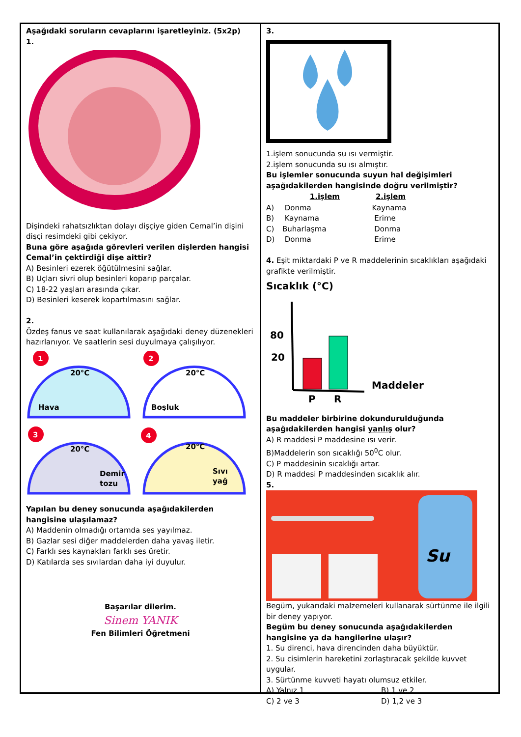Aşağıdaki soruların cevaplarını işaretleyiniz. (5x2p)
1.
Dişindeki rahatsızlıktan dolayı dişçiye giden Cemal’in dişini dişçi resimdeki gibi çekiyor.
Buna göre aşağıda görevleri verilen dişlerden hangisi Cemal’in çektirdiği dişe aittir?
A) Besinleri ezerek öğütülmesini sağlar.
B) Uçları sivri olup besinleri koparıp parçalar.
C) 18-22 yaşları arasında çıkar.
D) Besinleri keserek kopartılmasını sağlar.
2.
Özdeş fanus ve saat kullanılarak aşağıdaki deney düzenekleri hazırlanıyor. Ve saatlerin sesi duyulmaya çalışılıyor.
Hava
20°C
1
Boşluk
20°C
2
Demir
tozu
20°C
3
Sıvı
yağ
20°C
4
Yapılan bu deney sonucunda aşağıdakilerden hangisine ulaşılamaz?
A) Maddenin olmadığı ortamda ses yayılmaz.
B) Gazlar sesi diğer maddelerden daha yavaş iletir.
C) Farklı ses kaynakları farklı ses üretir.
D) Katılarda ses sıvılardan daha iyi duyulur.
Başarılar dilerim.
Sinem YANIK
Fen Bilimleri Öğretmeni
3.
1.işlem sonucunda su ısı vermiştir.
2.işlem sonucunda su ısı almıştır.
Bu işlemler sonucunda suyun hal değişimleri aşağıdakilerden hangisinde doğru verilmiştir?
| | 1.işlem | 2.işlem |
| --- | --- | --- |
| A) | Donma | Kaynama |
| B) | Kaynama | Erime |
| C) | Buharlaşma | Donma |
| D) | Donma | Erime |
4. Eşit miktardaki P ve R maddelerinin sıcaklıkları aşağıdaki grafikte verilmiştir.
Sıcaklık (°C)
80
20
P
R
Maddeler
Bu maddeler birbirine dokundurulduğunda aşağıdakilerden hangisi yanlış olur?
A) R maddesi P maddesine ısı verir.
B)Maddelerin son sıcaklığı 50<sup>0</sup>C olur.
C) P maddesinin sıcaklığı artar.
D) R maddesi P maddesinden sıcaklık alır.
5.
Su
Begüm, yukarıdaki malzemeleri kullanarak sürtünme ile ilgili bir deney yapıyor.
Begüm bu deney sonucunda aşağıdakilerden hangisine ya da hangilerine ulaşır?
1. Su direnci, hava direncinden daha büyüktür.
2. Su cisimlerin hareketini zorlaştıracak şekilde kuvvet uygular.
3. Sürtünme kuvveti hayatı olumsuz etkiler.
| A) Yalnız 1 | B) 1 ve 2 |
| C) 2 ve 3 | D) 1,2 ve 3 |